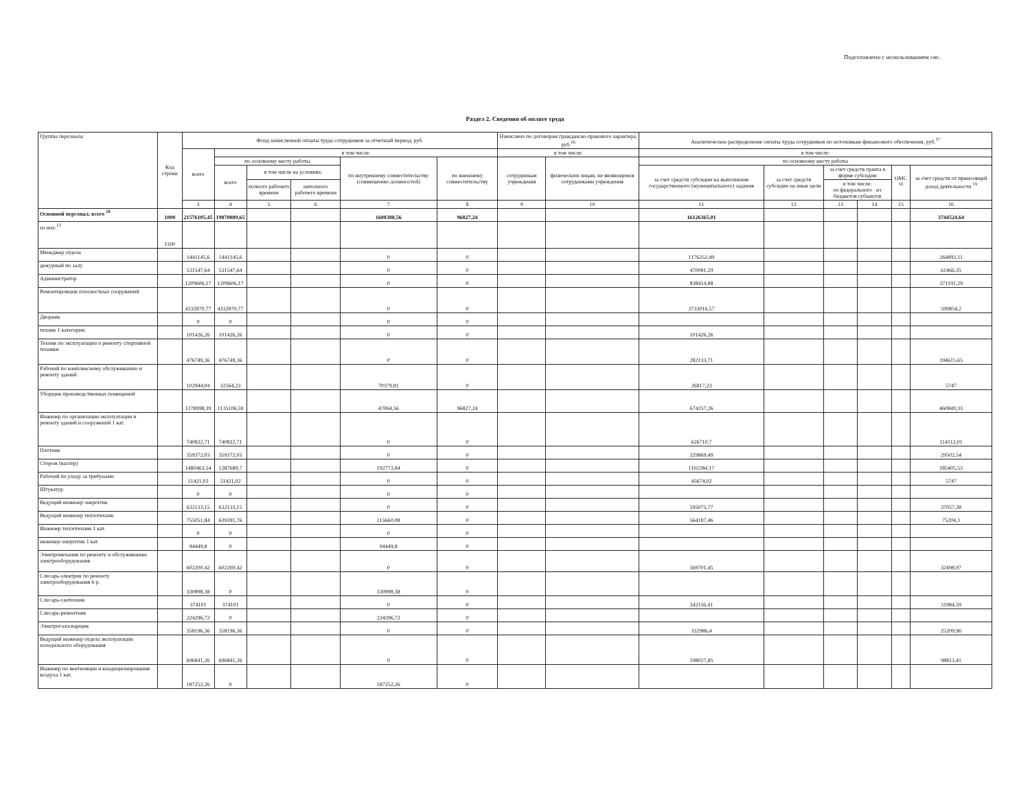Подготовлено с использованием сис.
Раздел 2. Сведения об оплате труда
| Группы персонала | Код строки | Фонд начисленной оплаты труда сотрудников за отчетный период, руб. | | | | | | Начислено по договорам гражданско-правового характера, руб.<sup>16</sup> | | Аналитическое распределение оплаты труда сотрудников по источникам финансового обеспечения, руб.<sup>17</sup> | | | | | |
| --- | --- | --- | --- | --- | --- | --- | --- | --- | --- | --- | --- | --- | --- | --- | --- |
| | | всего | в том числе: | | | | | в том числе: | | в том числе: | | | | | |
| | | | по основному месту работы | | | по внутреннему совместительству (совмещению должностей) | по внешнему совместительству | сотрудникам учреждения | физическим лицам, не являющимся сотрудниками учреждения | по основному месту работы | | | | | |
| | | | всего | в том числе на условиях: | | | | | | за счет средств субсидии на выполнение государственного (муниципального) задания | за счет средств субсидии на иные цели | за счет средств гранта в форме субсидии | | ОМС <sup>18</sup> | за счет средств от приносящей доход деятельности <sup>19</sup> |
| | | | | полного рабочего времени | неполного рабочего времени | | | | | | | в том числе: из федерального из бюджетов субъектов | | | |
| | | 3 | 4 | 5 | 6 | 7 | 8 | 9 | 10 | 11 | 12 | 13 | 14 | 15 | 16 |
| Основной персонал, всего <sup>20</sup> | 1000 | 21576105,45 | 19870889,65 | | | 1608388,56 | 96827,24 | | | 16126365,01 | | | | | 3744524,64 |
| из них:<sup>13</sup> | 1100 | | | | | | | | | | | | | | |
| Менеджер отдела | | 1441145,6 | 1441145,6 | | | 0 | 0 | | | 1176252,49 | | | | | 264893,11 |
| дежурный по залу | | 531547,64 | 531547,64 | | | 0 | 0 | | | 470081,29 | | | | | 61466,35 |
| Администратор | | 1209606,17 | 1209606,17 | | | 0 | 0 | | | 838414,88 | | | | | 371191,29 |
| Ремонтировщик плоскостных сооружений | | 4332870,77 | 4332870,77 | | | 0 | 0 | | | 3733016,57 | | | | | 599854,2 |
| Дворник | | 0 | 0 | | | 0 | 0 | | | | | | | | |
| техник 1 категории | | 101426,26 | 101426,26 | | | 0 | 0 | | | 101426,26 | | | | | |
| Техник по эксплуатации и ремонту спортивной техники | | 476749,36 | 476749,36 | | | 0 | 0 | | | 282133,71 | | | | | 194615,65 |
| Рабочий по комплексному обслуживанию и ремонту зданий | | 102944,04 | 32564,23 | | | 70379,81 | 0 | | | 26817,23 | | | | | 5747 |
| Уборщик производственных помещений | | 1278998,39 | 1135106,59 | | | 47064,56 | 96827,24 | | | 674257,26 | | | | | 460849,33 |
| Инженер по организации эксплуатации и ремонту зданий и сооружений 1 кат. | | 740822,71 | 740822,71 | | | 0 | 0 | | | 626710,7 | | | | | 114112,01 |
| Плотник | | 359372,03 | 359372,03 | | | 0 | 0 | | | 329869,49 | | | | | 29502,54 |
| Сторож (вахтер) | | 1480463,54 | 1287689,7 | | | 192773,84 | 0 | | | 1102284,17 | | | | | 185405,53 |
| Рабочий по уходу за трибунами | | 51421,02 | 51421,02 | | | 0 | 0 | | | 45674,02 | | | | | 5747 |
| Штукатур | | 0 | 0 | | | 0 | 0 | | | | | | | | |
| Ведущий инженер энергетик | | 632133,15 | 632133,15 | | | 0 | 0 | | | 595075,77 | | | | | 37057,38 |
| Ведущий инженер теплотехник | | 755051,84 | 639391,76 | | | 115660,08 | 0 | | | 564187,46 | | | | | 75204,3 |
| Инженер теплотехник 1 кат. | | 0 | 0 | | | 0 | 0 | | | | | | | | |
| инженер-энергетик 1 кат. | | 94449,8 | 0 | | | 94449,8 | 0 | | | | | | | | |
| Электромеханик по ремонту и обслуживанию электрооборудования | | 602200,42 | 602200,42 | | | 0 | 0 | | | 569701,45 | | | | | 32498,97 |
| Слесарь-электрик по ремонту электрооборудования 6 р. | | 330898,38 | 0 | | | 330898,38 | 0 | | | | | | | | |
| Слесарь-сантехник | | 374101 | 374101 | | | 0 | 0 | | | 342116,41 | | | | | 31984,59 |
| Слесарь-ремонтник | | 224296,72 | 0 | | | 224296,72 | 0 | | | | | | | | |
| Электрогазосварщик | | 358196,36 | 358196,36 | | | 0 | 0 | | | 332986,4 | | | | | 25209,96 |
| Ведущий инженер отдела эксплуатации холодильного оборудования | | 696841,26 | 696841,26 | | | 0 | 0 | | | 598027,85 | | | | | 98813,41 |
| Инженер по вентиляции и кондиционирования воздуха 1 кат. | | 187252,26 | 0 | | | 187252,26 | 0 | | | | | | | | |